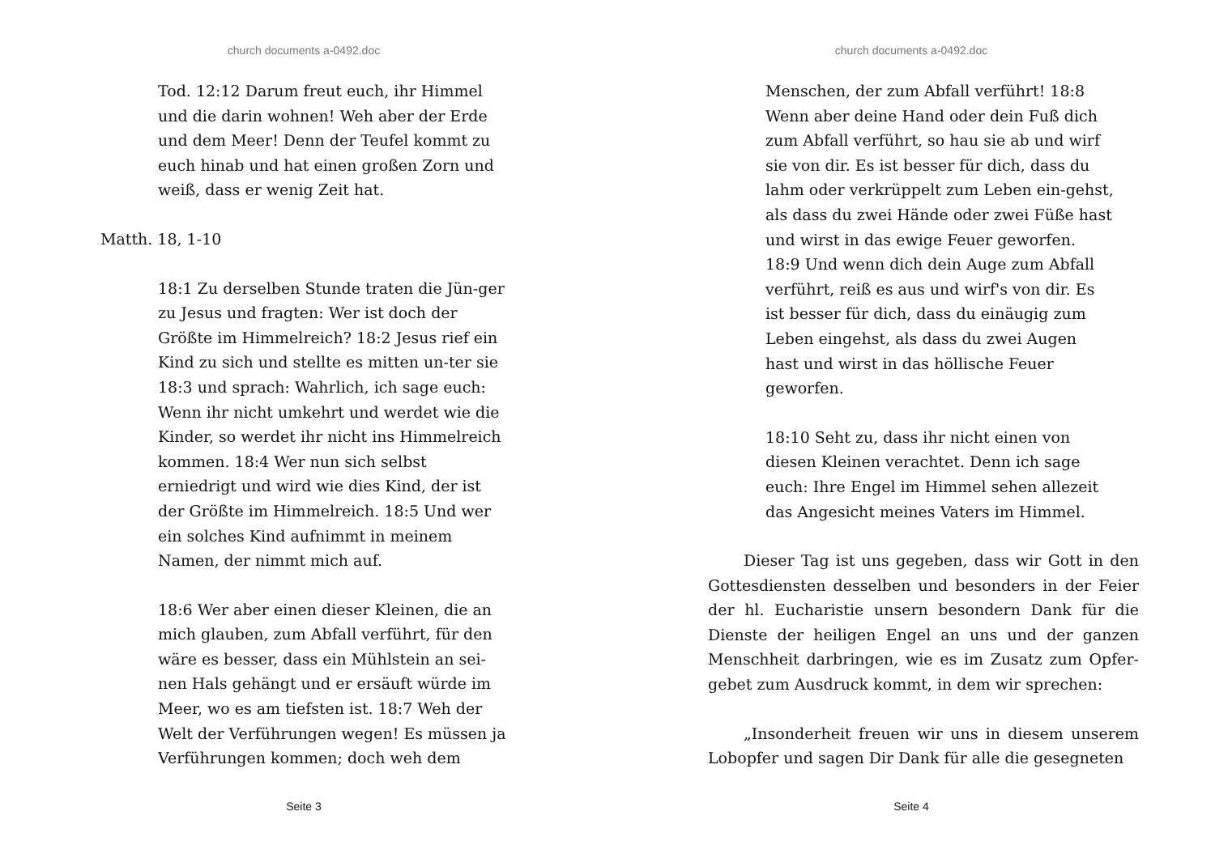church documents a-0492.doc
Tod. 12:12 Darum freut euch, ihr Himmel und die darin wohnen! Weh aber der Erde und dem Meer! Denn der Teufel kommt zu euch hinab und hat einen großen Zorn und weiß, dass er wenig Zeit hat.
Matth. 18, 1-10
18:1 Zu derselben Stunde traten die Jün-ger zu Jesus und fragten: Wer ist doch der Größte im Himmelreich? 18:2 Jesus rief ein Kind zu sich und stellte es mitten un-ter sie 18:3 und sprach: Wahrlich, ich sage euch: Wenn ihr nicht umkehrt und werdet wie die Kinder, so werdet ihr nicht ins Himmelreich kommen. 18:4 Wer nun sich selbst erniedrigt und wird wie dies Kind, der ist der Größte im Himmelreich. 18:5 Und wer ein solches Kind aufnimmt in meinem Namen, der nimmt mich auf.
18:6 Wer aber einen dieser Kleinen, die an mich glauben, zum Abfall verführt, für den wäre es besser, dass ein Mühlstein an sei-nen Hals gehängt und er ersäuft würde im Meer, wo es am tiefsten ist. 18:7 Weh der Welt der Verführungen wegen! Es müssen ja Verführungen kommen; doch weh dem
Seite 3
church documents a-0492.doc
Menschen, der zum Abfall verführt! 18:8 Wenn aber deine Hand oder dein Fuß dich zum Abfall verführt, so hau sie ab und wirf sie von dir. Es ist besser für dich, dass du lahm oder verkrüppelt zum Leben ein-gehst, als dass du zwei Hände oder zwei Füße hast und wirst in das ewige Feuer geworfen. 18:9 Und wenn dich dein Auge zum Abfall verführt, reiß es aus und wirf's von dir. Es ist besser für dich, dass du einäugig zum Leben eingehst, als dass du zwei Augen hast und wirst in das höllische Feuer geworfen.
18:10 Seht zu, dass ihr nicht einen von diesen Kleinen verachtet. Denn ich sage euch: Ihre Engel im Himmel sehen allezeit das Angesicht meines Vaters im Himmel.
Dieser Tag ist uns gegeben, dass wir Gott in den Gottesdiensten desselben und besonders in der Feier der hl. Eucharistie unsern besondern Dank für die Dienste der heiligen Engel an uns und der ganzen Menschheit darbringen, wie es im Zusatz zum Opfer-gebet zum Ausdruck kommt, in dem wir sprechen:
„Insonderheit freuen wir uns in diesem unserem Lobopfer und sagen Dir Dank für alle die gesegneten
Seite 4